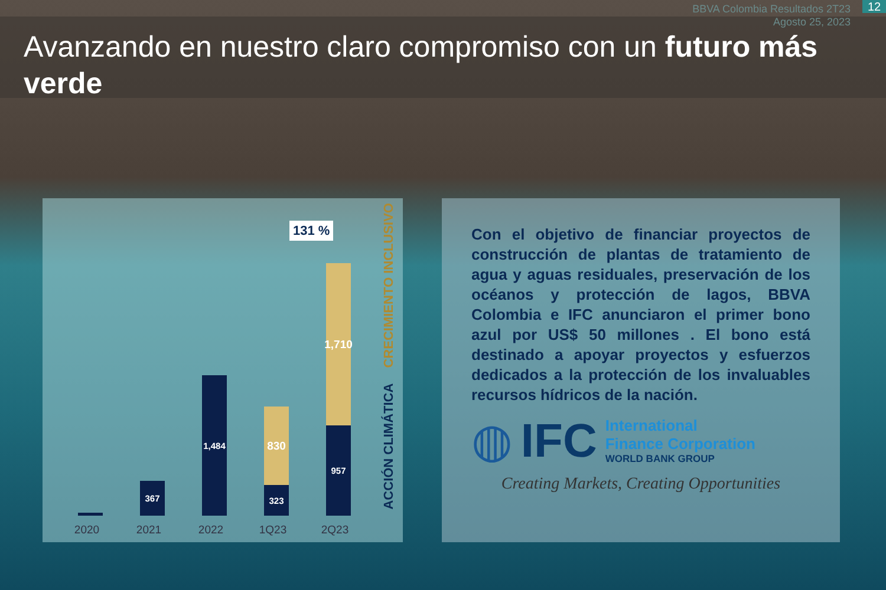12
BBVA Colombia Resultados 2T23
Agosto 25, 2023
Avanzando en nuestro claro compromiso con un futuro más verde
131 %
367
1,484
830
323
1,710
957
2020 2021 2022 1Q23 2Q23
ACCIÓN CLIMÁTICA CRECIMIENTO INCLUSIVO
Con el objetivo de financiar proyectos de construcción de plantas de tratamiento de agua y aguas residuales, preservación de los océanos y protección de lagos, BBVA Colombia e IFC anunciaron el primer bono azul por US$ 50 millones . El bono está destinado a apoyar proyectos y esfuerzos dedicados a la protección de los invaluables recursos hídricos de la nación.
◍ IFC
International
Finance Corporation
WORLD BANK GROUP
Creating Markets, Creating Opportunities